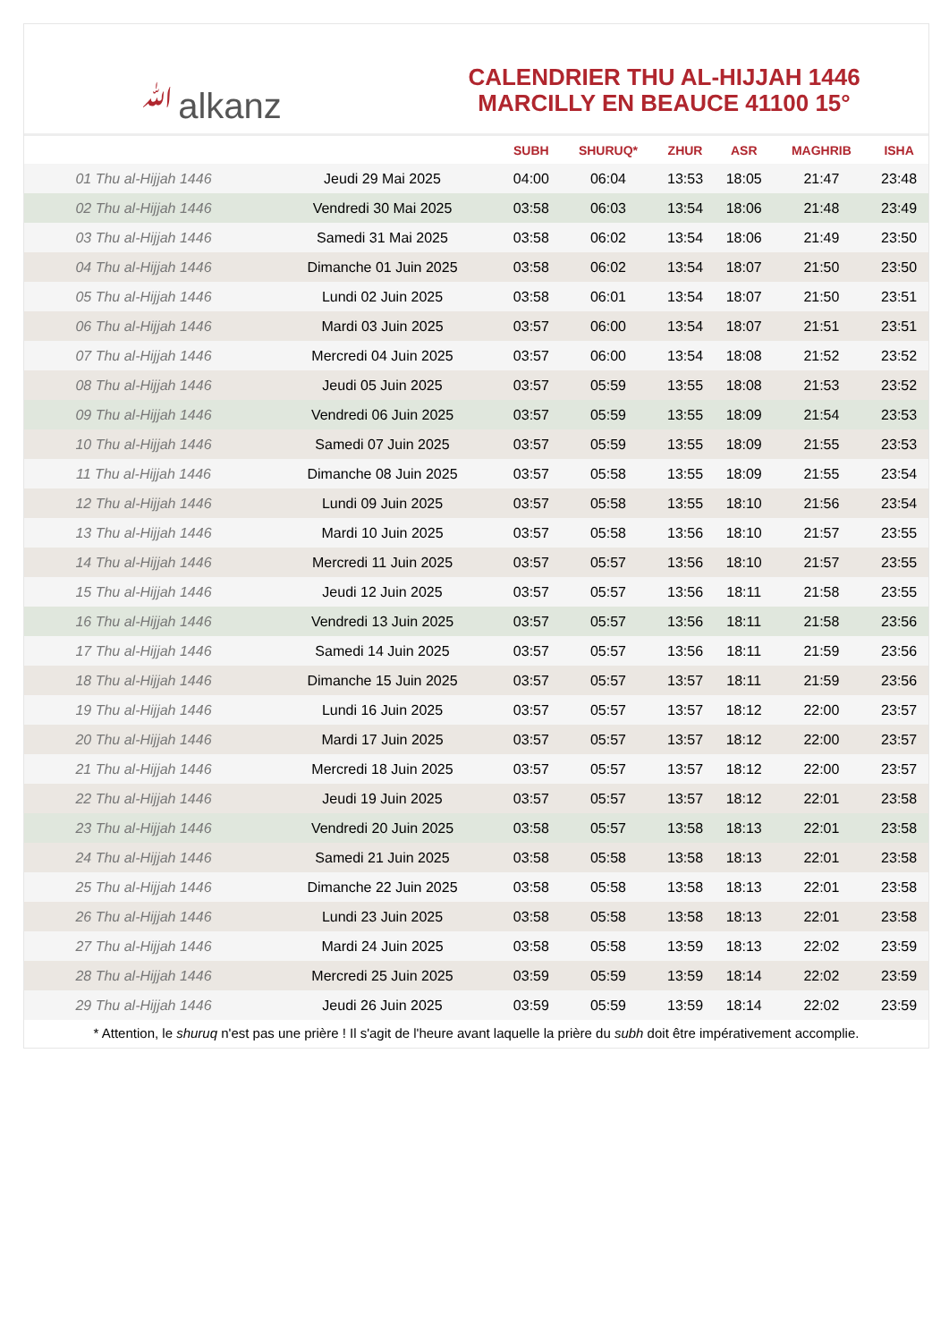ﷲalkanz
CALENDRIER THU AL-HIJJAH 1446
MARCILLY EN BEAUCE 41100 15°
| | | SUBH | SHURUQ* | ZHUR | ASR | MAGHRIB | ISHA |
| --- | --- | --- | --- | --- | --- | --- | --- |
| 01 Thu al-Hijjah 1446 | Jeudi 29 Mai 2025 | 04:00 | 06:04 | 13:53 | 18:05 | 21:47 | 23:48 |
| 02 Thu al-Hijjah 1446 | Vendredi 30 Mai 2025 | 03:58 | 06:03 | 13:54 | 18:06 | 21:48 | 23:49 |
| 03 Thu al-Hijjah 1446 | Samedi 31 Mai 2025 | 03:58 | 06:02 | 13:54 | 18:06 | 21:49 | 23:50 |
| 04 Thu al-Hijjah 1446 | Dimanche 01 Juin 2025 | 03:58 | 06:02 | 13:54 | 18:07 | 21:50 | 23:50 |
| 05 Thu al-Hijjah 1446 | Lundi 02 Juin 2025 | 03:58 | 06:01 | 13:54 | 18:07 | 21:50 | 23:51 |
| 06 Thu al-Hijjah 1446 | Mardi 03 Juin 2025 | 03:57 | 06:00 | 13:54 | 18:07 | 21:51 | 23:51 |
| 07 Thu al-Hijjah 1446 | Mercredi 04 Juin 2025 | 03:57 | 06:00 | 13:54 | 18:08 | 21:52 | 23:52 |
| 08 Thu al-Hijjah 1446 | Jeudi 05 Juin 2025 | 03:57 | 05:59 | 13:55 | 18:08 | 21:53 | 23:52 |
| 09 Thu al-Hijjah 1446 | Vendredi 06 Juin 2025 | 03:57 | 05:59 | 13:55 | 18:09 | 21:54 | 23:53 |
| 10 Thu al-Hijjah 1446 | Samedi 07 Juin 2025 | 03:57 | 05:59 | 13:55 | 18:09 | 21:55 | 23:53 |
| 11 Thu al-Hijjah 1446 | Dimanche 08 Juin 2025 | 03:57 | 05:58 | 13:55 | 18:09 | 21:55 | 23:54 |
| 12 Thu al-Hijjah 1446 | Lundi 09 Juin 2025 | 03:57 | 05:58 | 13:55 | 18:10 | 21:56 | 23:54 |
| 13 Thu al-Hijjah 1446 | Mardi 10 Juin 2025 | 03:57 | 05:58 | 13:56 | 18:10 | 21:57 | 23:55 |
| 14 Thu al-Hijjah 1446 | Mercredi 11 Juin 2025 | 03:57 | 05:57 | 13:56 | 18:10 | 21:57 | 23:55 |
| 15 Thu al-Hijjah 1446 | Jeudi 12 Juin 2025 | 03:57 | 05:57 | 13:56 | 18:11 | 21:58 | 23:55 |
| 16 Thu al-Hijjah 1446 | Vendredi 13 Juin 2025 | 03:57 | 05:57 | 13:56 | 18:11 | 21:58 | 23:56 |
| 17 Thu al-Hijjah 1446 | Samedi 14 Juin 2025 | 03:57 | 05:57 | 13:56 | 18:11 | 21:59 | 23:56 |
| 18 Thu al-Hijjah 1446 | Dimanche 15 Juin 2025 | 03:57 | 05:57 | 13:57 | 18:11 | 21:59 | 23:56 |
| 19 Thu al-Hijjah 1446 | Lundi 16 Juin 2025 | 03:57 | 05:57 | 13:57 | 18:12 | 22:00 | 23:57 |
| 20 Thu al-Hijjah 1446 | Mardi 17 Juin 2025 | 03:57 | 05:57 | 13:57 | 18:12 | 22:00 | 23:57 |
| 21 Thu al-Hijjah 1446 | Mercredi 18 Juin 2025 | 03:57 | 05:57 | 13:57 | 18:12 | 22:00 | 23:57 |
| 22 Thu al-Hijjah 1446 | Jeudi 19 Juin 2025 | 03:57 | 05:57 | 13:57 | 18:12 | 22:01 | 23:58 |
| 23 Thu al-Hijjah 1446 | Vendredi 20 Juin 2025 | 03:58 | 05:57 | 13:58 | 18:13 | 22:01 | 23:58 |
| 24 Thu al-Hijjah 1446 | Samedi 21 Juin 2025 | 03:58 | 05:58 | 13:58 | 18:13 | 22:01 | 23:58 |
| 25 Thu al-Hijjah 1446 | Dimanche 22 Juin 2025 | 03:58 | 05:58 | 13:58 | 18:13 | 22:01 | 23:58 |
| 26 Thu al-Hijjah 1446 | Lundi 23 Juin 2025 | 03:58 | 05:58 | 13:58 | 18:13 | 22:01 | 23:58 |
| 27 Thu al-Hijjah 1446 | Mardi 24 Juin 2025 | 03:58 | 05:58 | 13:59 | 18:13 | 22:02 | 23:59 |
| 28 Thu al-Hijjah 1446 | Mercredi 25 Juin 2025 | 03:59 | 05:59 | 13:59 | 18:14 | 22:02 | 23:59 |
| 29 Thu al-Hijjah 1446 | Jeudi 26 Juin 2025 | 03:59 | 05:59 | 13:59 | 18:14 | 22:02 | 23:59 |
* Attention, le shuruq n'est pas une prière ! Il s'agit de l'heure avant laquelle la prière du subh doit être impérativement accomplie.